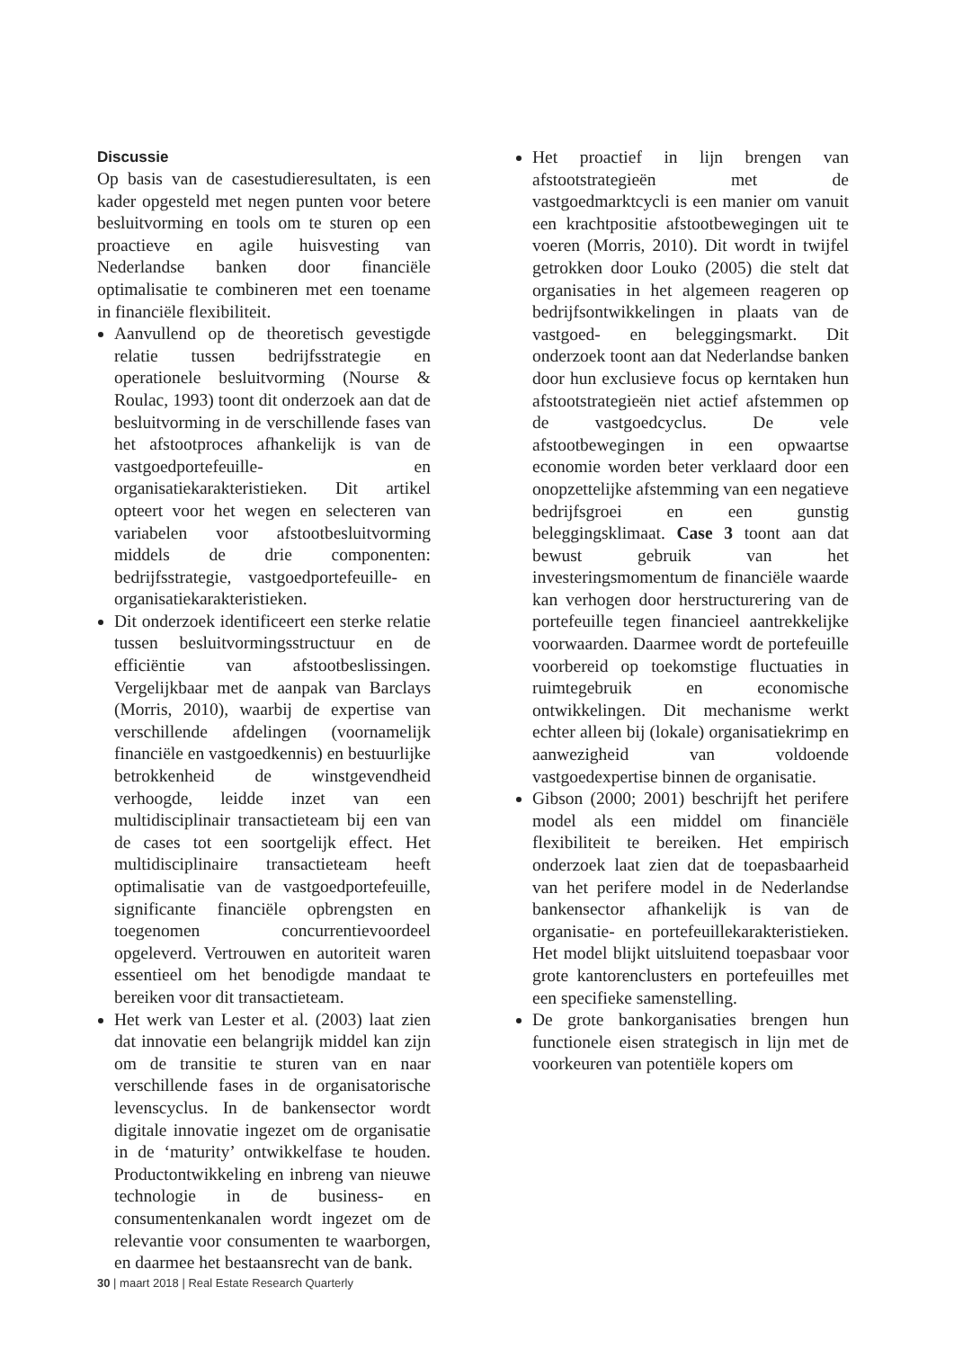Discussie
Op basis van de casestudieresultaten, is een kader opgesteld met negen punten voor betere besluitvorming en tools om te sturen op een proactieve en agile huisvesting van Nederlandse banken door financiële optimalisatie te combineren met een toename in financiële flexibiliteit.
Aanvullend op de theoretisch gevestigde relatie tussen bedrijfsstrategie en operationele besluitvorming (Nourse & Roulac, 1993) toont dit onderzoek aan dat de besluitvorming in de verschillende fases van het afstootproces afhankelijk is van de vastgoedportefeuille- en organisatiekarakteristieken. Dit artikel opteert voor het wegen en selecteren van variabelen voor afstootbesluitvorming middels de drie componenten: bedrijfsstrategie, vastgoedportefeuille- en organisatiekarakteristieken.
Dit onderzoek identificeert een sterke relatie tussen besluitvormingsstructuur en de efficiëntie van afstootbeslissingen. Vergelijkbaar met de aanpak van Barclays (Morris, 2010), waarbij de expertise van verschillende afdelingen (voornamelijk financiële en vastgoedkennis) en bestuurlijke betrokkenheid de winstgevendheid verhoogde, leidde inzet van een multidisciplinair transactieteam bij een van de cases tot een soortgelijk effect. Het multidisciplinaire transactieteam heeft optimalisatie van de vastgoedportefeuille, significante financiële opbrengsten en toegenomen concurrentievoordeel opgeleverd. Vertrouwen en autoriteit waren essentieel om het benodigde mandaat te bereiken voor dit transactieteam.
Het werk van Lester et al. (2003) laat zien dat innovatie een belangrijk middel kan zijn om de transitie te sturen van en naar verschillende fases in de organisatorische levenscyclus. In de bankensector wordt digitale innovatie ingezet om de organisatie in de ‘maturity’ ontwikkelfase te houden. Productontwikkeling en inbreng van nieuwe technologie in de business- en consumentenkanalen wordt ingezet om de relevantie voor consumenten te waarborgen, en daarmee het bestaansrecht van de bank.
Het proactief in lijn brengen van afstootstrategieën met de vastgoedmarktcycli is een manier om vanuit een krachtpositie afstootbewegingen uit te voeren (Morris, 2010). Dit wordt in twijfel getrokken door Louko (2005) die stelt dat organisaties in het algemeen reageren op bedrijfsontwikkelingen in plaats van de vastgoed- en beleggingsmarkt. Dit onderzoek toont aan dat Nederlandse banken door hun exclusieve focus op kerntaken hun afstootstrategieën niet actief afstemmen op de vastgoedcyclus. De vele afstootbewegingen in een opwaartse economie worden beter verklaard door een onopzettelijke afstemming van een negatieve bedrijfsgroei en een gunstig beleggingsklimaat. Case 3 toont aan dat bewust gebruik van het investeringsmomentum de financiële waarde kan verhogen door herstructurering van de portefeuille tegen financieel aantrekkelijke voorwaarden. Daarmee wordt de portefeuille voorbereid op toekomstige fluctuaties in ruimtegebruik en economische ontwikkelingen. Dit mechanisme werkt echter alleen bij (lokale) organisatiekrimp en aanwezigheid van voldoende vastgoedexpertise binnen de organisatie.
Gibson (2000; 2001) beschrijft het perifere model als een middel om financiële flexibiliteit te bereiken. Het empirisch onderzoek laat zien dat de toepasbaarheid van het perifere model in de Nederlandse bankensector afhankelijk is van de organisatie- en portefeuillekarakteristieken. Het model blijkt uitsluitend toepasbaar voor grote kantorenclusters en portefeuilles met een specifieke samenstelling.
De grote bankorganisaties brengen hun functionele eisen strategisch in lijn met de voorkeuren van potentiële kopers om
30 | maart 2018 | Real Estate Research Quarterly